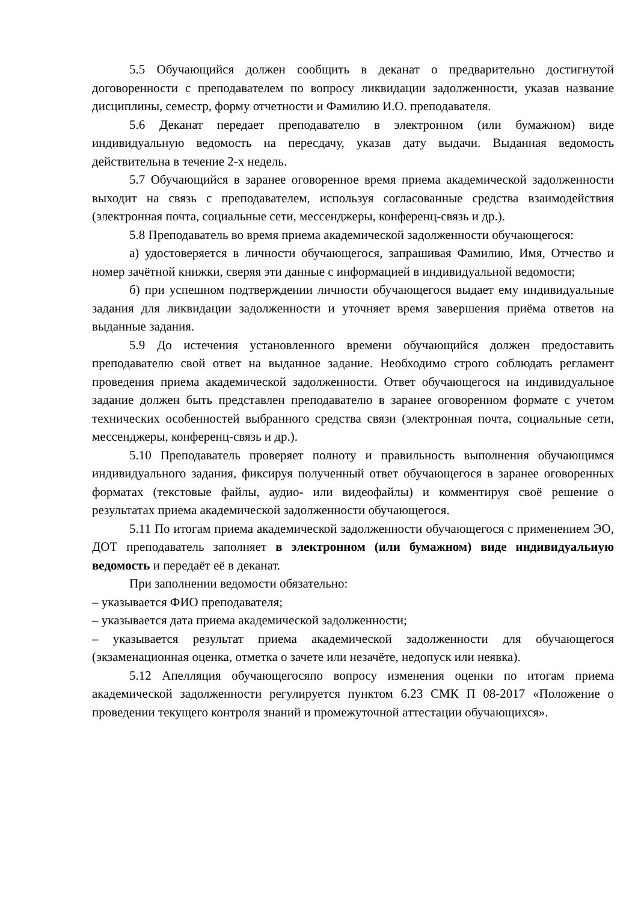5.5 Обучающийся должен сообщить в деканат о предварительно достигнутой договоренности с преподавателем по вопросу ликвидации задолженности, указав название дисциплины, семестр, форму отчетности и Фамилию И.О. преподавателя.
5.6 Деканат передает преподавателю в электронном (или бумажном) виде индивидуальную ведомость на пересдачу, указав дату выдачи. Выданная ведомость действительна в течение 2-х недель.
5.7 Обучающийся в заранее оговоренное время приема академической задолженности выходит на связь с преподавателем, используя согласованные средства взаимодействия (электронная почта, социальные сети, мессенджеры, конференц-связь и др.).
5.8 Преподаватель во время приема академической задолженности обучающегося:
а) удостоверяется в личности обучающегося, запрашивая Фамилию, Имя, Отчество и номер зачётной книжки, сверяя эти данные с информацией в индивидуальной ведомости;
б) при успешном подтверждении личности обучающегося выдает ему индивидуальные задания для ликвидации задолженности и уточняет время завершения приёма ответов на выданные задания.
5.9 До истечения установленного времени обучающийся должен предоставить преподавателю свой ответ на выданное задание. Необходимо строго соблюдать регламент проведения приема академической задолженности. Ответ обучающегося на индивидуальное задание должен быть представлен преподавателю в заранее оговоренном формате с учетом технических особенностей выбранного средства связи (электронная почта, социальные сети, мессенджеры, конференц-связь и др.).
5.10 Преподаватель проверяет полноту и правильность выполнения обучающимся индивидуального задания, фиксируя полученный ответ обучающегося в заранее оговоренных форматах (текстовые файлы, аудио- или видеофайлы) и комментируя своё решение о результатах приема академической задолженности обучающегося.
5.11 По итогам приема академической задолженности обучающегося с применением ЭО, ДОТ преподаватель заполняет в электронном (или бумажном) виде индивидуальную ведомость и передаёт её в деканат.
При заполнении ведомости обязательно:
– указывается ФИО преподавателя;
– указывается дата приема академической задолженности;
– указывается результат приема академической задолженности для обучающегося (экзаменационная оценка, отметка о зачете или незачёте, недопуск или неявка).
5.12 Апелляция обучающегосяпо вопросу изменения оценки по итогам приема академической задолженности регулируется пунктом 6.23 СМК П 08-2017 «Положение о проведении текущего контроля знаний и промежуточной аттестации обучающихся».